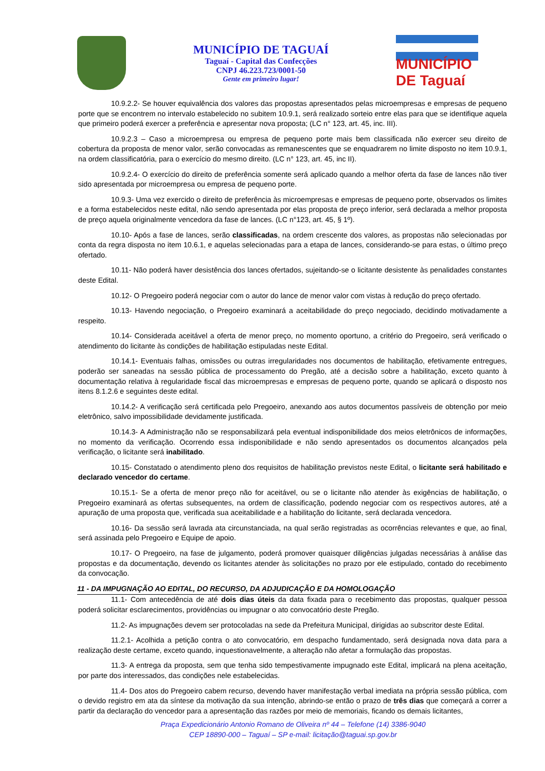MUNICÍPIO DE TAGUAÍ
Taguaí - Capital das Confecções
CNPJ 46.223.723/0001-50
Gente em primeiro lugar!
MUNICÍPIO DE Taguaí
10.9.2.2- Se houver equivalência dos valores das propostas apresentados pelas microempresas e empresas de pequeno porte que se encontrem no intervalo estabelecido no subitem 10.9.1, será realizado sorteio entre elas para que se identifique aquela que primeiro poderá exercer a preferência e apresentar nova proposta; (LC n° 123, art. 45, inc. III).
10.9.2.3 – Caso a microempresa ou empresa de pequeno porte mais bem classificada não exercer seu direito de cobertura da proposta de menor valor, serão convocadas as remanescentes que se enquadrarem no limite disposto no item 10.9.1, na ordem classificatória, para o exercício do mesmo direito. (LC n° 123, art. 45, inc II).
10.9.2.4- O exercício do direito de preferência somente será aplicado quando a melhor oferta da fase de lances não tiver sido apresentada por microempresa ou empresa de pequeno porte.
10.9.3- Uma vez exercido o direito de preferência às microempresas e empresas de pequeno porte, observados os limites e a forma estabelecidos neste edital, não sendo apresentada por elas proposta de preço inferior, será declarada a melhor proposta de preço aquela originalmente vencedora da fase de lances. (LC n°123, art. 45, § 1º).
10.10- Após a fase de lances, serão classificadas, na ordem crescente dos valores, as propostas não selecionadas por conta da regra disposta no item 10.6.1, e aquelas selecionadas para a etapa de lances, considerando-se para estas, o último preço ofertado.
10.11- Não poderá haver desistência dos lances ofertados, sujeitando-se o licitante desistente às penalidades constantes deste Edital.
10.12- O Pregoeiro poderá negociar com o autor do lance de menor valor com vistas à redução do preço ofertado.
10.13- Havendo negociação, o Pregoeiro examinará a aceitabilidade do preço negociado, decidindo motivadamente a respeito.
10.14- Considerada aceitável a oferta de menor preço, no momento oportuno, a critério do Pregoeiro, será verificado o atendimento do licitante às condições de habilitação estipuladas neste Edital.
10.14.1- Eventuais falhas, omissões ou outras irregularidades nos documentos de habilitação, efetivamente entregues, poderão ser saneadas na sessão pública de processamento do Pregão, até a decisão sobre a habilitação, exceto quanto à documentação relativa à regularidade fiscal das microempresas e empresas de pequeno porte, quando se aplicará o disposto nos itens 8.1.2.6 e seguintes deste edital.
10.14.2- A verificação será certificada pelo Pregoeiro, anexando aos autos documentos passíveis de obtenção por meio eletrônico, salvo impossibilidade devidamente justificada.
10.14.3- A Administração não se responsabilizará pela eventual indisponibilidade dos meios eletrônicos de informações, no momento da verificação. Ocorrendo essa indisponibilidade e não sendo apresentados os documentos alcançados pela verificação, o licitante será inabilitado.
10.15- Constatado o atendimento pleno dos requisitos de habilitação previstos neste Edital, o licitante será habilitado e declarado vencedor do certame.
10.15.1- Se a oferta de menor preço não for aceitável, ou se o licitante não atender às exigências de habilitação, o Pregoeiro examinará as ofertas subsequentes, na ordem de classificação, podendo negociar com os respectivos autores, até a apuração de uma proposta que, verificada sua aceitabilidade e a habilitação do licitante, será declarada vencedora.
10.16- Da sessão será lavrada ata circunstanciada, na qual serão registradas as ocorrências relevantes e que, ao final, será assinada pelo Pregoeiro e Equipe de apoio.
10.17- O Pregoeiro, na fase de julgamento, poderá promover quaisquer diligências julgadas necessárias à análise das propostas e da documentação, devendo os licitantes atender às solicitações no prazo por ele estipulado, contado do recebimento da convocação.
11 - DA IMPUGNAÇÃO AO EDITAL, DO RECURSO, DA ADJUDICAÇÃO E DA HOMOLOGAÇÃO
11.1- Com antecedência de até dois dias úteis da data fixada para o recebimento das propostas, qualquer pessoa poderá solicitar esclarecimentos, providências ou impugnar o ato convocatório deste Pregão.
11.2- As impugnações devem ser protocoladas na sede da Prefeitura Municipal, dirigidas ao subscritor deste Edital.
11.2.1- Acolhida a petição contra o ato convocatório, em despacho fundamentado, será designada nova data para a realização deste certame, exceto quando, inquestionavelmente, a alteração não afetar a formulação das propostas.
11.3- A entrega da proposta, sem que tenha sido tempestivamente impugnado este Edital, implicará na plena aceitação, por parte dos interessados, das condições nele estabelecidas.
11.4- Dos atos do Pregoeiro cabem recurso, devendo haver manifestação verbal imediata na própria sessão pública, com o devido registro em ata da síntese da motivação da sua intenção, abrindo-se então o prazo de três dias que começará a correr a partir da declaração do vencedor para a apresentação das razões por meio de memoriais, ficando os demais licitantes,
Praça Expedicionário Antonio Romano de Oliveira nº 44 – Telefone (14) 3386-9040
CEP 18890-000 – Taguaí – SP e-mail: licitação@taguai.sp.gov.br